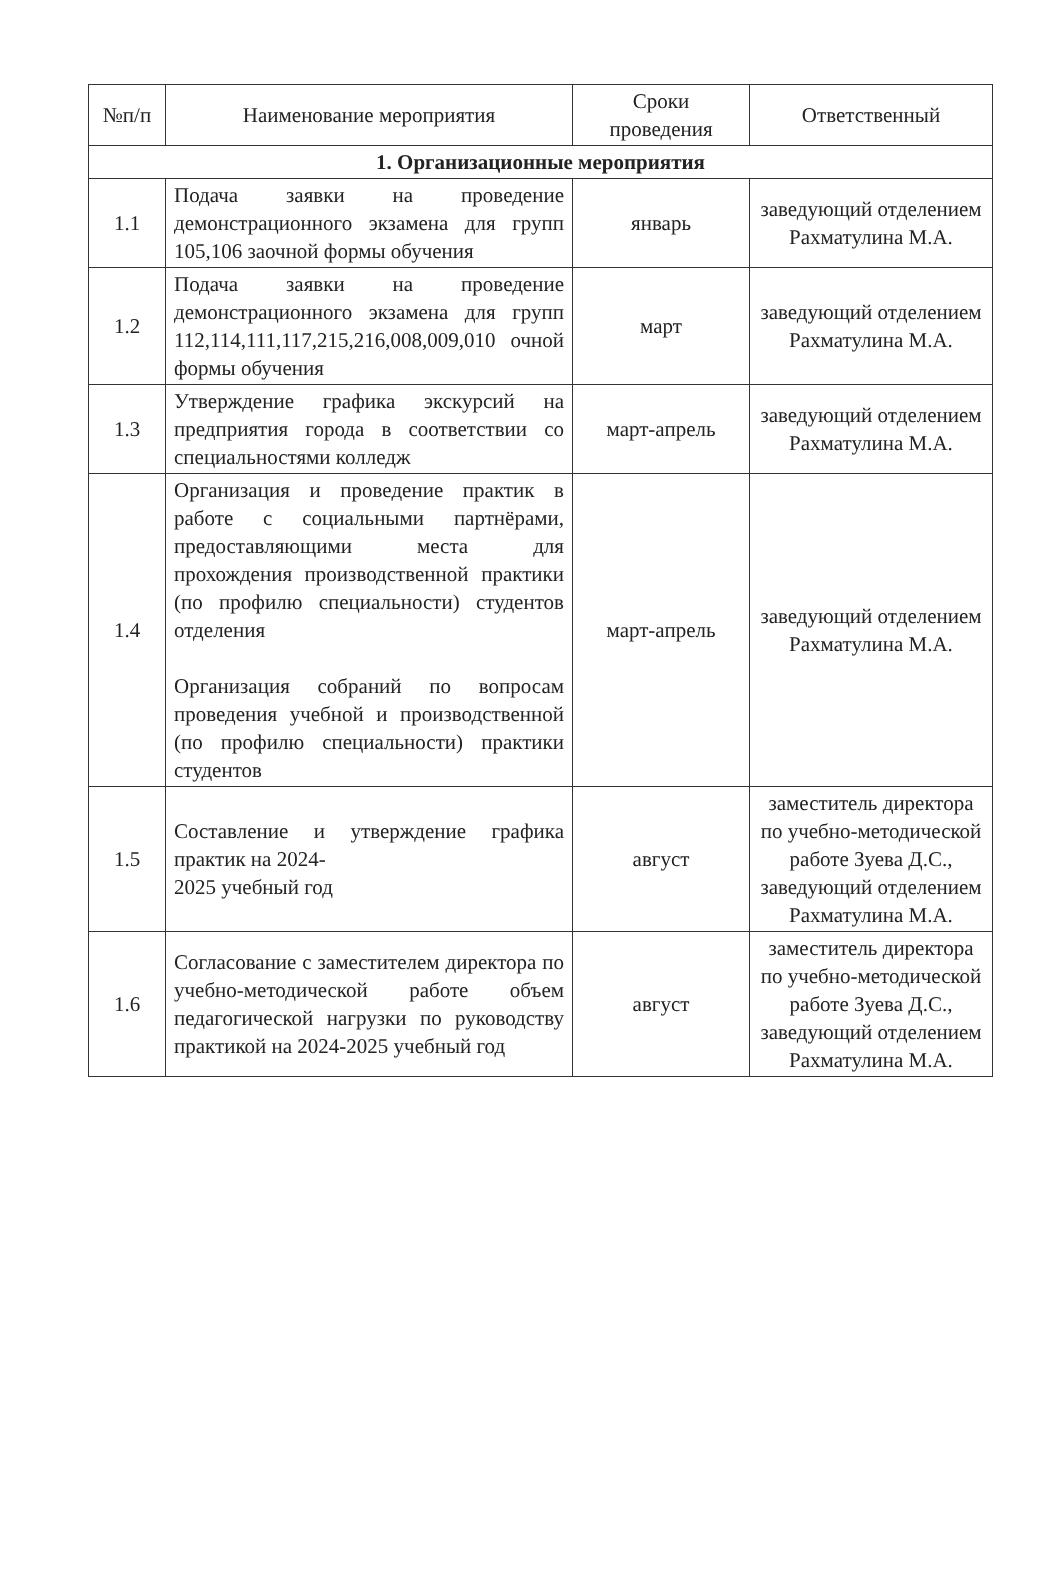| №п/п | Наименование мероприятия | Сроки проведения | Ответственный |
| --- | --- | --- | --- |
| 1. Организационные мероприятия | | | |
| 1.1 | Подача заявки на проведение демонстрационного экзамена для групп 105,106 заочной формы обучения | январь | заведующий отделением Рахматулина М.А. |
| 1.2 | Подача заявки на проведение демонстрационного экзамена для групп 112,114,111,117,215,216,008,009,010 очной формы обучения | март | заведующий отделением Рахматулина М.А. |
| 1.3 | Утверждение графика экскурсий на предприятия города в соответствии со специальностями колледж | март-апрель | заведующий отделением Рахматулина М.А. |
| 1.4 | Организация и проведение практик в работе с социальными партнёрами, предоставляющими места для прохождения производственной практики (по профилю специальности) студентов отделения Организация собраний по вопросам проведения учебной и производственной (по профилю специальности) практики студентов | март-апрель | заведующий отделением Рахматулина М.А. |
| 1.5 | Составление и утверждение графика практик на 2024- 2025 учебный год | август | заместитель директора по учебно-методической работе Зуева Д.С., заведующий отделением Рахматулина М.А. |
| 1.6 | Согласование с заместителем директора по учебно-методической работе объем педагогической нагрузки по руководству практикой на 2024-2025 учебный год | август | заместитель директора по учебно-методической работе Зуева Д.С., заведующий отделением Рахматулина М.А. |